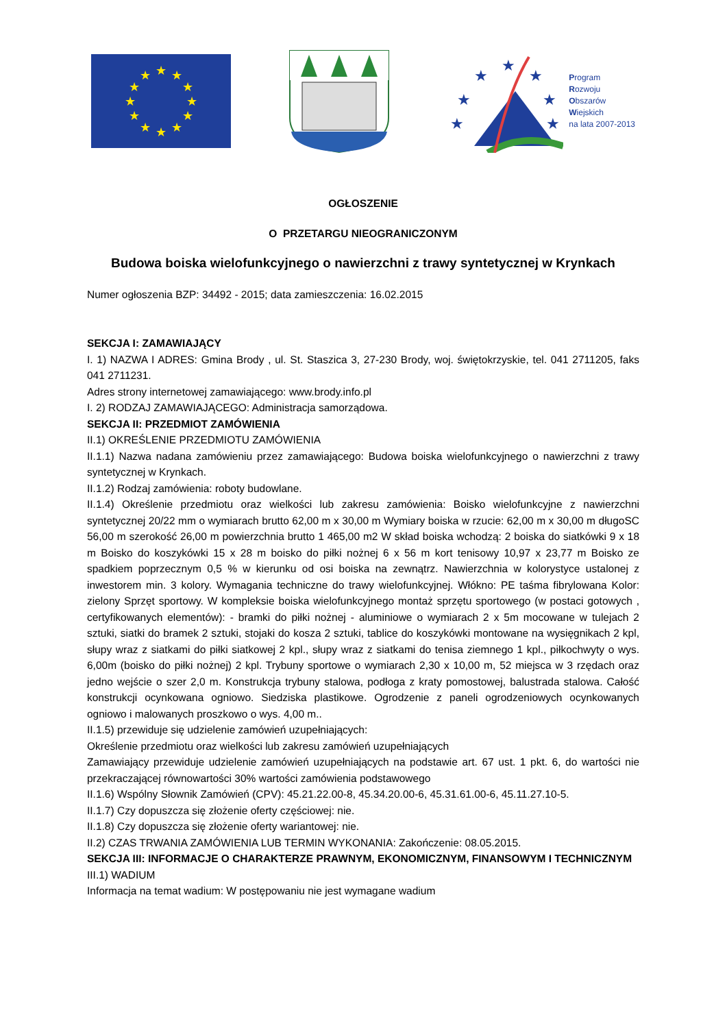★
★
★
★
★
★
★
★
★
★
★
★
★
★
★
★
★
★
★
Program
Rozwoju
Obszarów
Wiejskich
na lata 2007-2013
OGŁOSZENIE
O PRZETARGU NIEOGRANICZONYM
Budowa boiska wielofunkcyjnego o nawierzchni z trawy syntetycznej w Krynkach
Numer ogłoszenia BZP: 34492 - 2015; data zamieszczenia: 16.02.2015
SEKCJA I: ZAMAWIAJĄCY
I. 1) NAZWA I ADRES: Gmina Brody , ul. St. Staszica 3, 27-230 Brody, woj. świętokrzyskie, tel. 041 2711205, faks 041 2711231.
Adres strony internetowej zamawiającego: www.brody.info.pl
I. 2) RODZAJ ZAMAWIAJĄCEGO: Administracja samorządowa.
SEKCJA II: PRZEDMIOT ZAMÓWIENIA
II.1) OKREŚLENIE PRZEDMIOTU ZAMÓWIENIA
II.1.1) Nazwa nadana zamówieniu przez zamawiającego: Budowa boiska wielofunkcyjnego o nawierzchni z trawy syntetycznej w Krynkach.
II.1.2) Rodzaj zamówienia: roboty budowlane.
II.1.4) Określenie przedmiotu oraz wielkości lub zakresu zamówienia: Boisko wielofunkcyjne z nawierzchni syntetycznej 20/22 mm o wymiarach brutto 62,00 m x 30,00 m Wymiary boiska w rzucie: 62,00 m x 30,00 m długoSC 56,00 m szerokość 26,00 m powierzchnia brutto 1 465,00 m2 W skład boiska wchodzą: 2 boiska do siatkówki 9 x 18 m Boisko do koszykówki 15 x 28 m boisko do piłki nożnej 6 x 56 m kort tenisowy 10,97 x 23,77 m Boisko ze spadkiem poprzecznym 0,5 % w kierunku od osi boiska na zewnątrz. Nawierzchnia w kolorystyce ustalonej z inwestorem min. 3 kolory. Wymagania techniczne do trawy wielofunkcyjnej. Włókno: PE taśma fibrylowana Kolor: zielony Sprzęt sportowy. W kompleksie boiska wielofunkcyjnego montaż sprzętu sportowego (w postaci gotowych , certyfikowanych elementów): - bramki do piłki nożnej - aluminiowe o wymiarach 2 x 5m mocowane w tulejach 2 sztuki, siatki do bramek 2 sztuki, stojaki do kosza 2 sztuki, tablice do koszykówki montowane na wysięgnikach 2 kpl, słupy wraz z siatkami do piłki siatkowej 2 kpl., słupy wraz z siatkami do tenisa ziemnego 1 kpl., piłkochwyty o wys. 6,00m (boisko do piłki nożnej) 2 kpl. Trybuny sportowe o wymiarach 2,30 x 10,00 m, 52 miejsca w 3 rzędach oraz jedno wejście o szer 2,0 m. Konstrukcja trybuny stalowa, podłoga z kraty pomostowej, balustrada stalowa. Całość konstrukcji ocynkowana ogniowo. Siedziska plastikowe. Ogrodzenie z paneli ogrodzeniowych ocynkowanych ogniowo i malowanych proszkowo o wys. 4,00 m..
II.1.5) przewiduje się udzielenie zamówień uzupełniających:
Określenie przedmiotu oraz wielkości lub zakresu zamówień uzupełniających
Zamawiający przewiduje udzielenie zamówień uzupełniających na podstawie art. 67 ust. 1 pkt. 6, do wartości nie przekraczającej równowartości 30% wartości zamówienia podstawowego
II.1.6) Wspólny Słownik Zamówień (CPV): 45.21.22.00-8, 45.34.20.00-6, 45.31.61.00-6, 45.11.27.10-5.
II.1.7) Czy dopuszcza się złożenie oferty częściowej: nie.
II.1.8) Czy dopuszcza się złożenie oferty wariantowej: nie.
II.2) CZAS TRWANIA ZAMÓWIENIA LUB TERMIN WYKONANIA: Zakończenie: 08.05.2015.
SEKCJA III: INFORMACJE O CHARAKTERZE PRAWNYM, EKONOMICZNYM, FINANSOWYM I TECHNICZNYM
III.1) WADIUM
Informacja na temat wadium: W postępowaniu nie jest wymagane wadium